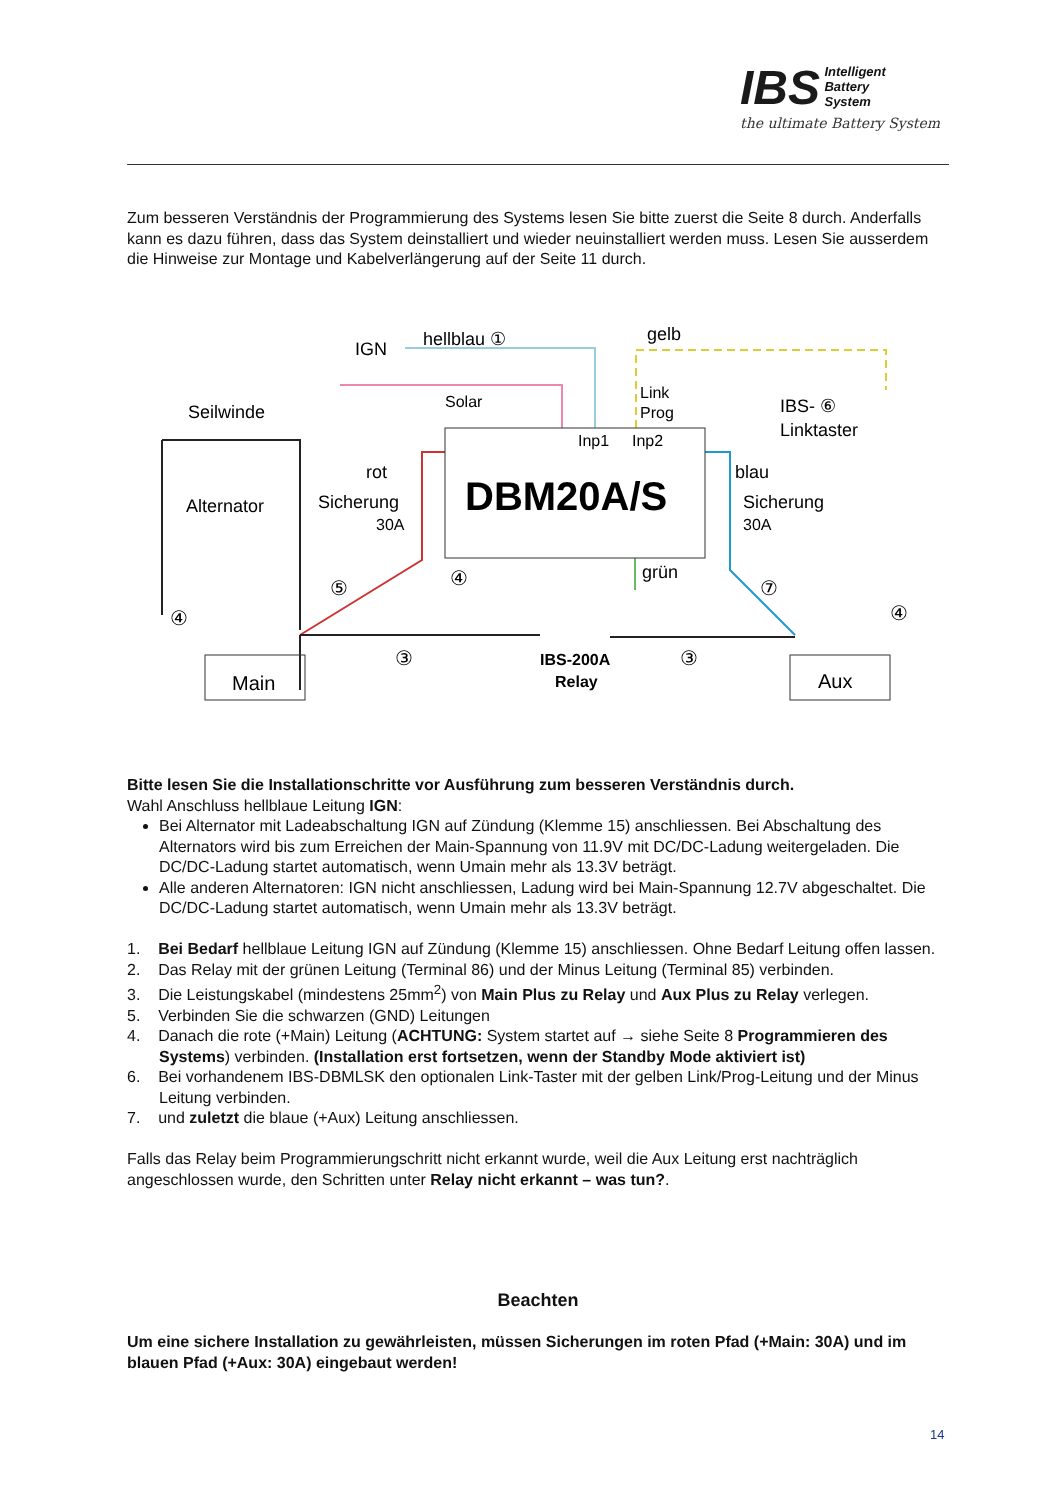IBS
Intelligent
Battery
System
the ultimate Battery System
Zum besseren Verständnis der Programmierung des Systems lesen Sie bitte zuerst die Seite 8 durch. Anderfalls kann es dazu führen, dass das System deinstalliert und wieder neuinstalliert werden muss. Lesen Sie ausserdem die Hinweise zur Montage und Kabelverlängerung auf der Seite 11 durch.
DBM20A/S
Inp1
Inp2
IGN
hellblau ①
gelb
Solar
Link
Prog
IBS- ⑥
Linktaster
Seilwinde
Alternator
rot
Sicherung
30A
blau
Sicherung
30A
grün
IBS-200A
Relay
Main
Aux
⑤
④
④
③
③
⑦
④
Bitte lesen Sie die Installationschritte vor Ausführung zum besseren Verständnis durch.
Wahl Anschluss hellblaue Leitung IGN:
Bei Alternator mit Ladeabschaltung IGN auf Zündung (Klemme 15) anschliessen. Bei Abschaltung des Alternators wird bis zum Erreichen der Main-Spannung von 11.9V mit DC/DC-Ladung weitergeladen. Die DC/DC-Ladung startet automatisch, wenn Umain mehr als 13.3V beträgt.
Alle anderen Alternatoren: IGN nicht anschliessen, Ladung wird bei Main-Spannung 12.7V abgeschaltet. Die DC/DC-Ladung startet automatisch, wenn Umain mehr als 13.3V beträgt.
1. Bei Bedarf hellblaue Leitung IGN auf Zündung (Klemme 15) anschliessen. Ohne Bedarf Leitung offen lassen.
2. Das Relay mit der grünen Leitung (Terminal 86) und der Minus Leitung (Terminal 85) verbinden.
3. Die Leistungskabel (mindestens 25mm<sup>2</sup>) von Main Plus zu Relay und Aux Plus zu Relay verlegen.
5. Verbinden Sie die schwarzen (GND) Leitungen
4. Danach die rote (+Main) Leitung (ACHTUNG: System startet auf → siehe Seite 8 Programmieren des Systems) verbinden. (Installation erst fortsetzen, wenn der Standby Mode aktiviert ist)
6. Bei vorhandenem IBS-DBMLSK den optionalen Link-Taster mit der gelben Link/Prog-Leitung und der Minus Leitung verbinden.
7. und zuletzt die blaue (+Aux) Leitung anschliessen.
Falls das Relay beim Programmierungschritt nicht erkannt wurde, weil die Aux Leitung erst nachträglich angeschlossen wurde, den Schritten unter Relay nicht erkannt – was tun?.
Beachten
Um eine sichere Installation zu gewährleisten, müssen Sicherungen im roten Pfad (+Main: 30A) und im blauen Pfad (+Aux: 30A) eingebaut werden!
14